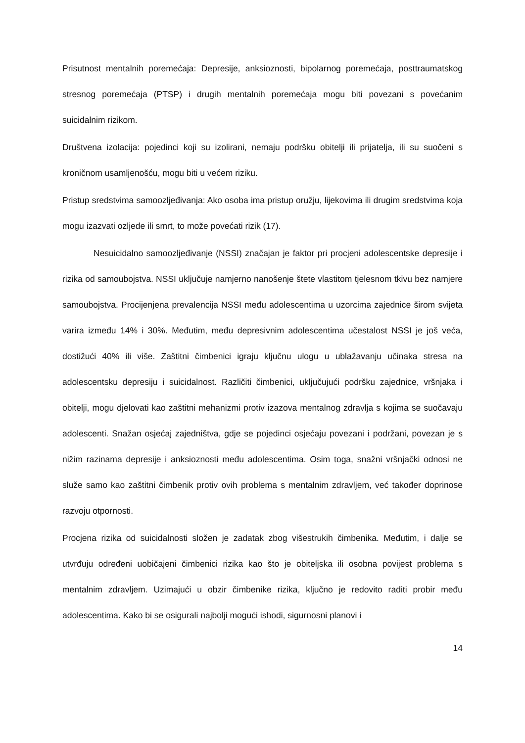Prisutnost mentalnih poremećaja: Depresije, anksioznosti, bipolarnog poremećaja, posttraumatskog stresnog poremećaja (PTSP) i drugih mentalnih poremećaja mogu biti povezani s povećanim suicidalnim rizikom.
Društvena izolacija: pojedinci koji su izolirani, nemaju podršku obitelji ili prijatelja, ili su suočeni s kroničnom usamljenošću, mogu biti u većem riziku.
Pristup sredstvima samoozljeđivanja: Ako osoba ima pristup oružju, lijekovima ili drugim sredstvima koja mogu izazvati ozljede ili smrt, to može povećati rizik (17).
Nesuicidalno samoozljeđivanje (NSSI) značajan je faktor pri procjeni adolescentske depresije i rizika od samoubojstva. NSSI uključuje namjerno nanošenje štete vlastitom tjelesnom tkivu bez namjere samoubojstva. Procijenjena prevalencija NSSI među adolescentima u uzorcima zajednice širom svijeta varira između 14% i 30%. Međutim, među depresivnim adolescentima učestalost NSSI je još veća, dostižući 40% ili više. Zaštitni čimbenici igraju ključnu ulogu u ublažavanju učinaka stresa na adolescentsku depresiju i suicidalnost. Različiti čimbenici, uključujući podršku zajednice, vršnjaka i obitelji, mogu djelovati kao zaštitni mehanizmi protiv izazova mentalnog zdravlja s kojima se suočavaju adolescenti. Snažan osjećaj zajedništva, gdje se pojedinci osjećaju povezani i podržani, povezan je s nižim razinama depresije i anksioznosti među adolescentima. Osim toga, snažni vršnjački odnosi ne služe samo kao zaštitni čimbenik protiv ovih problema s mentalnim zdravljem, već također doprinose razvoju otpornosti.
Procjena rizika od suicidalnosti složen je zadatak zbog višestrukih čimbenika. Međutim, i dalje se utvrđuju određeni uobičajeni čimbenici rizika kao što je obiteljska ili osobna povijest problema s mentalnim zdravljem. Uzimajući u obzir čimbenike rizika, ključno je redovito raditi probir među adolescentima. Kako bi se osigurali najbolji mogući ishodi, sigurnosni planovi i
14